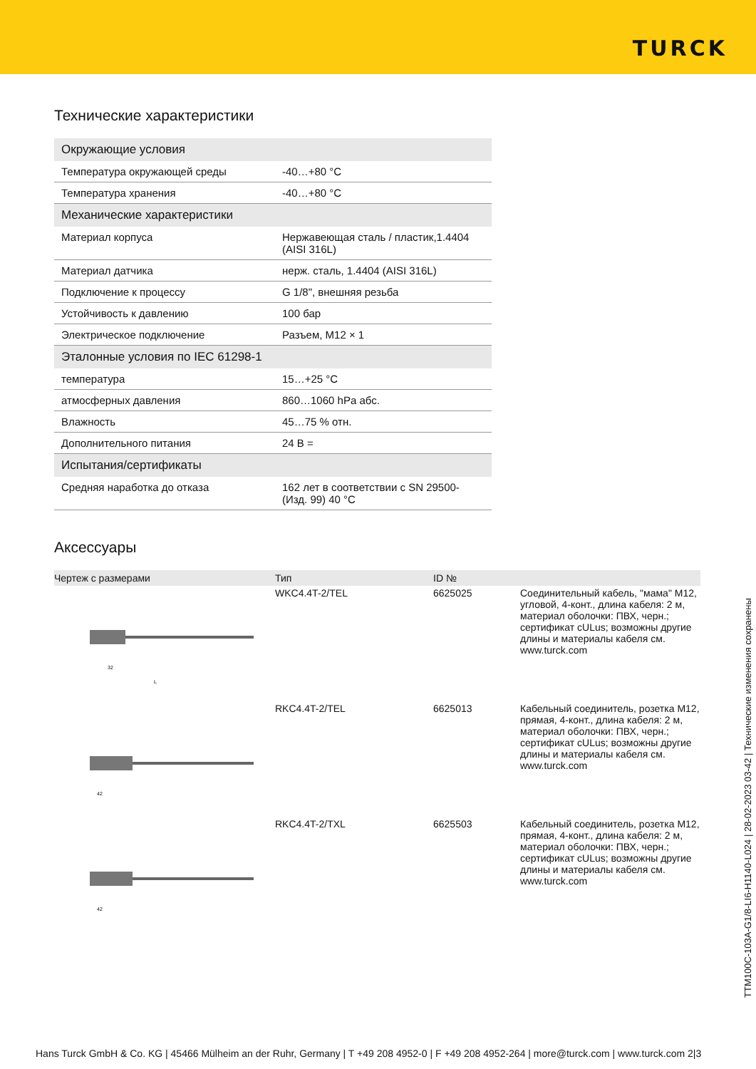TURCK
Технические характеристики
| Окружающие условия | |
| Температура окружающей среды | -40…+80 °C |
| Температура хранения | -40…+80 °C |
| Механические характеристики | |
| Материал корпуса | Нержавеющая сталь / пластик,1.4404 (AISI 316L) |
| Материал датчика | нерж. сталь, 1.4404 (AISI 316L) |
| Подключение к процессу | G 1/8", внешняя резьба |
| Устойчивость к давлению | 100 бар |
| Электрическое подключение | Разъем, M12 × 1 |
| Эталонные условия по IEC 61298-1 | |
| температура | 15…+25 °C |
| атмосферных давления | 860…1060 hPa абс. |
| Влажность | 45…75 % отн. |
| Дополнительного питания | 24 В = |
| Испытания/сертификаты | |
| Средняя наработка до отказа | 162 лет в соответствии с SN 29500-(Изд. 99) 40 °C |
Аксессуары
| Чертеж с размерами | Тип | ID № | |
| --- | --- | --- | --- |
| 32 L | WKC4.4T-2/TEL | 6625025 | Соединительный кабель, "мама" M12, угловой, 4-конт., длина кабеля: 2 м, материал оболочки: ПВХ, черн.; сертификат cULus; возможны другие длины и материалы кабеля см. www.turck.com |
| 42 | RKC4.4T-2/TEL | 6625013 | Кабельный соединитель, розетка M12, прямая, 4-конт., длина кабеля: 2 м, материал оболочки: ПВХ, черн.; сертификат cULus; возможны другие длины и материалы кабеля см. www.turck.com |
| 42 | RKC4.4T-2/TXL | 6625503 | Кабельный соединитель, розетка M12, прямая, 4-конт., длина кабеля: 2 м, материал оболочки: ПВХ, черн.; сертификат cULus; возможны другие длины и материалы кабеля см. www.turck.com |
TTM100C-103A-G1/8-LI6-H1140-L024 | 28-02-2023 03-42 | Технические изменения сохранены
Hans Turck GmbH & Co. KG | 45466 Mülheim an der Ruhr, Germany | T +49 208 4952-0 | F +49 208 4952-264 | more@turck.com | www.turck.com 2|3